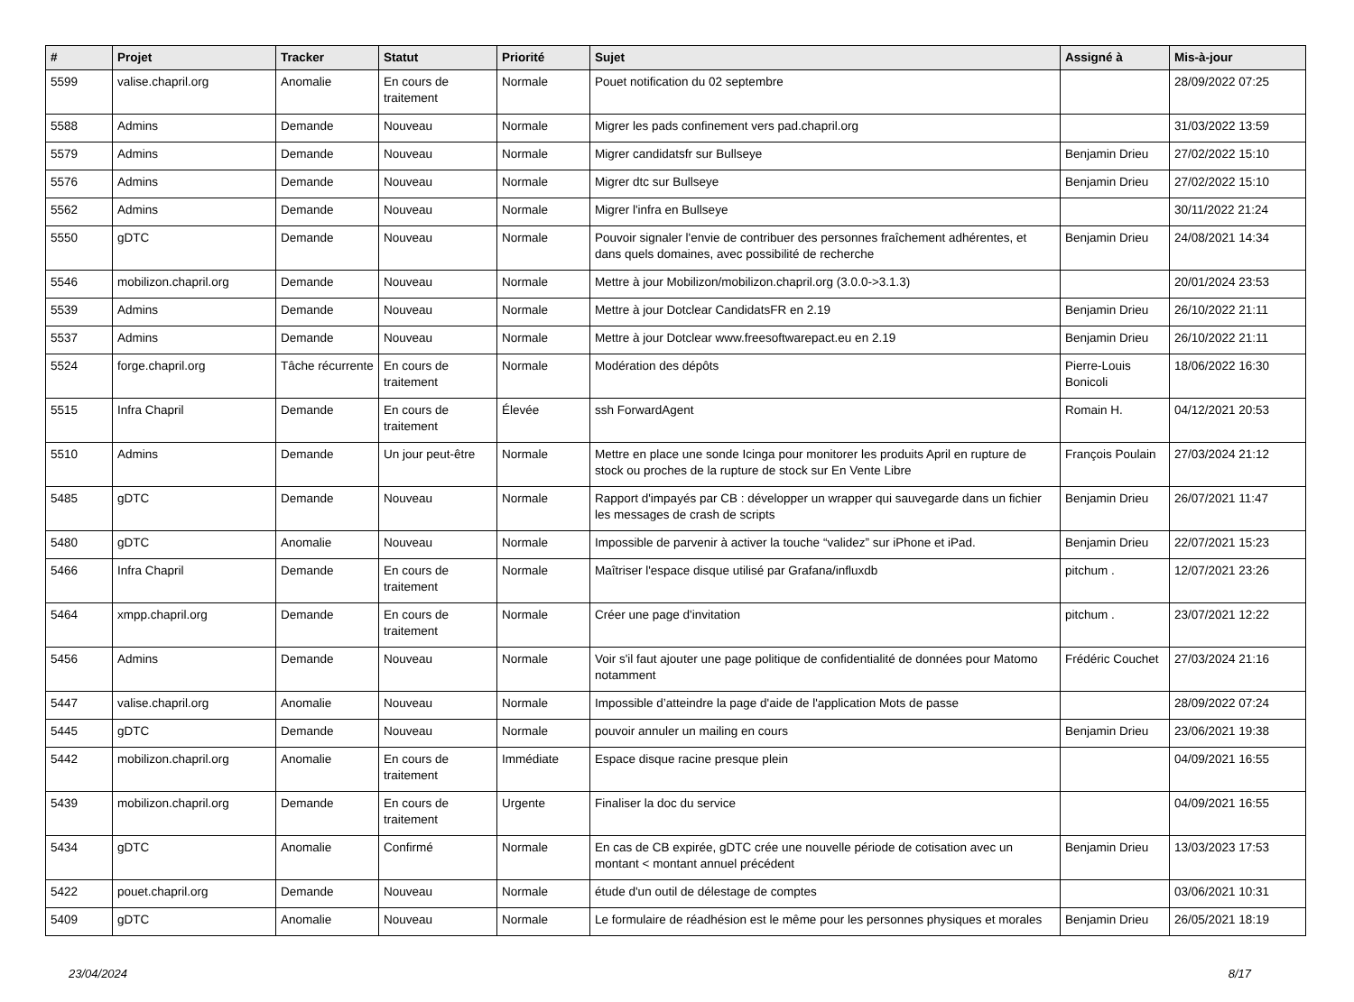| # | Projet | Tracker | Statut | Priorité | Sujet | Assigné à | Mis-à-jour |
| --- | --- | --- | --- | --- | --- | --- | --- |
| 5599 | valise.chapril.org | Anomalie | En cours de traitement | Normale | Pouet notification du 02 septembre | | 28/09/2022 07:25 |
| 5588 | Admins | Demande | Nouveau | Normale | Migrer les pads confinement vers pad.chapril.org | | 31/03/2022 13:59 |
| 5579 | Admins | Demande | Nouveau | Normale | Migrer candidatsfr sur Bullseye | Benjamin Drieu | 27/02/2022 15:10 |
| 5576 | Admins | Demande | Nouveau | Normale | Migrer dtc sur Bullseye | Benjamin Drieu | 27/02/2022 15:10 |
| 5562 | Admins | Demande | Nouveau | Normale | Migrer l'infra en Bullseye | | 30/11/2022 21:24 |
| 5550 | gDTC | Demande | Nouveau | Normale | Pouvoir signaler l'envie de contribuer des personnes fraîchement adhérentes, et dans quels domaines, avec possibilité de recherche | Benjamin Drieu | 24/08/2021 14:34 |
| 5546 | mobilizon.chapril.org | Demande | Nouveau | Normale | Mettre à jour Mobilizon/mobilizon.chapril.org (3.0.0->3.1.3) | | 20/01/2024 23:53 |
| 5539 | Admins | Demande | Nouveau | Normale | Mettre à jour Dotclear CandidatsFR en 2.19 | Benjamin Drieu | 26/10/2022 21:11 |
| 5537 | Admins | Demande | Nouveau | Normale | Mettre à jour Dotclear www.freesoftwarepact.eu en 2.19 | Benjamin Drieu | 26/10/2022 21:11 |
| 5524 | forge.chapril.org | Tâche récurrente | En cours de traitement | Normale | Modération des dépôts | Pierre-Louis Bonicoli | 18/06/2022 16:30 |
| 5515 | Infra Chapril | Demande | En cours de traitement | Élevée | ssh ForwardAgent | Romain H. | 04/12/2021 20:53 |
| 5510 | Admins | Demande | Un jour peut-être | Normale | Mettre en place une sonde Icinga pour monitorer les produits April en rupture de stock ou proches de la rupture de stock sur En Vente Libre | François Poulain | 27/03/2024 21:12 |
| 5485 | gDTC | Demande | Nouveau | Normale | Rapport d'impayés par CB : développer un wrapper qui sauvegarde dans un fichier les messages de crash de scripts | Benjamin Drieu | 26/07/2021 11:47 |
| 5480 | gDTC | Anomalie | Nouveau | Normale | Impossible de parvenir à activer la touche “validez” sur iPhone et iPad. | Benjamin Drieu | 22/07/2021 15:23 |
| 5466 | Infra Chapril | Demande | En cours de traitement | Normale | Maîtriser l'espace disque utilisé par Grafana/influxdb | pitchum . | 12/07/2021 23:26 |
| 5464 | xmpp.chapril.org | Demande | En cours de traitement | Normale | Créer une page d'invitation | pitchum . | 23/07/2021 12:22 |
| 5456 | Admins | Demande | Nouveau | Normale | Voir s'il faut ajouter une page politique de confidentialité de données pour Matomo notamment | Frédéric Couchet | 27/03/2024 21:16 |
| 5447 | valise.chapril.org | Anomalie | Nouveau | Normale | Impossible d’atteindre la page d'aide de l'application Mots de passe | | 28/09/2022 07:24 |
| 5445 | gDTC | Demande | Nouveau | Normale | pouvoir annuler un mailing en cours | Benjamin Drieu | 23/06/2021 19:38 |
| 5442 | mobilizon.chapril.org | Anomalie | En cours de traitement | Immédiate | Espace disque racine presque plein | | 04/09/2021 16:55 |
| 5439 | mobilizon.chapril.org | Demande | En cours de traitement | Urgente | Finaliser la doc du service | | 04/09/2021 16:55 |
| 5434 | gDTC | Anomalie | Confirmé | Normale | En cas de CB expirée, gDTC crée une nouvelle période de cotisation avec un montant < montant annuel précédent | Benjamin Drieu | 13/03/2023 17:53 |
| 5422 | pouet.chapril.org | Demande | Nouveau | Normale | étude d'un outil de délestage de comptes | | 03/06/2021 10:31 |
| 5409 | gDTC | Anomalie | Nouveau | Normale | Le formulaire de réadhésion est le même pour les personnes physiques et morales | Benjamin Drieu | 26/05/2021 18:19 |
23/04/2024 8/17